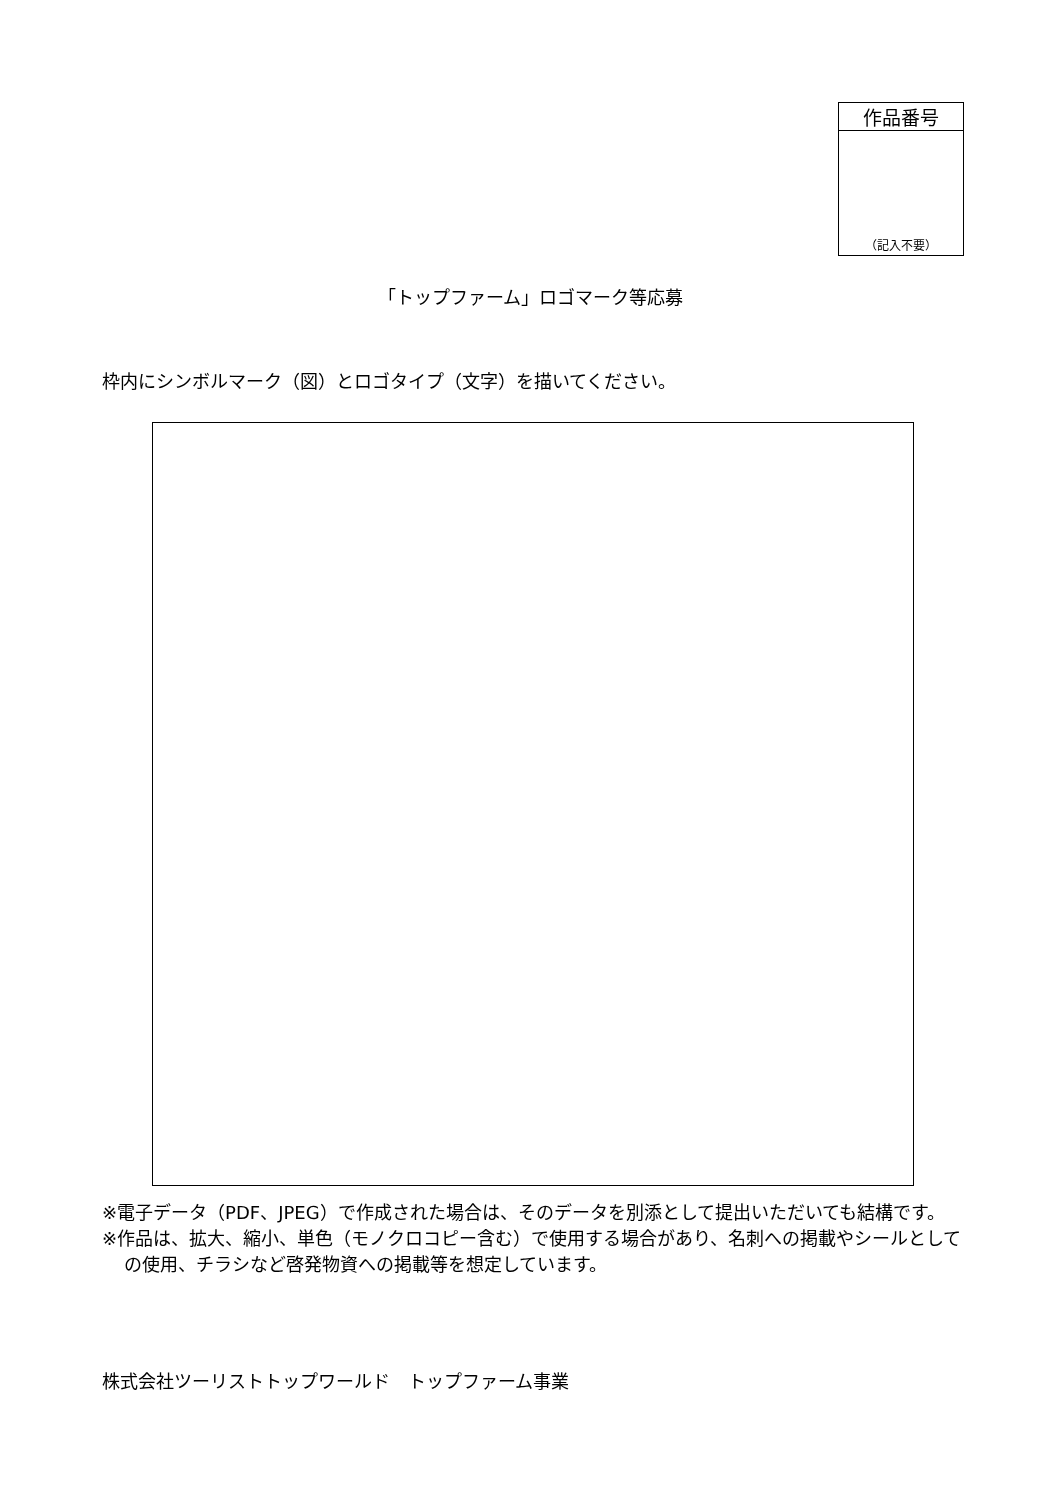| 作品番号 |
| --- |
| （記入不要） |
「トップファーム」ロゴマーク等応募
枠内にシンボルマーク（図）とロゴタイプ（文字）を描いてください。
※電子データ（PDF、JPEG）で作成された場合は、そのデータを別添として提出いただいても結構です。
※作品は、拡大、縮小、単色（モノクロコピー含む）で使用する場合があり、名刺への掲載やシールとしての使用、チラシなど啓発物資への掲載等を想定しています。
株式会社ツーリストトップワールド　トップファーム事業